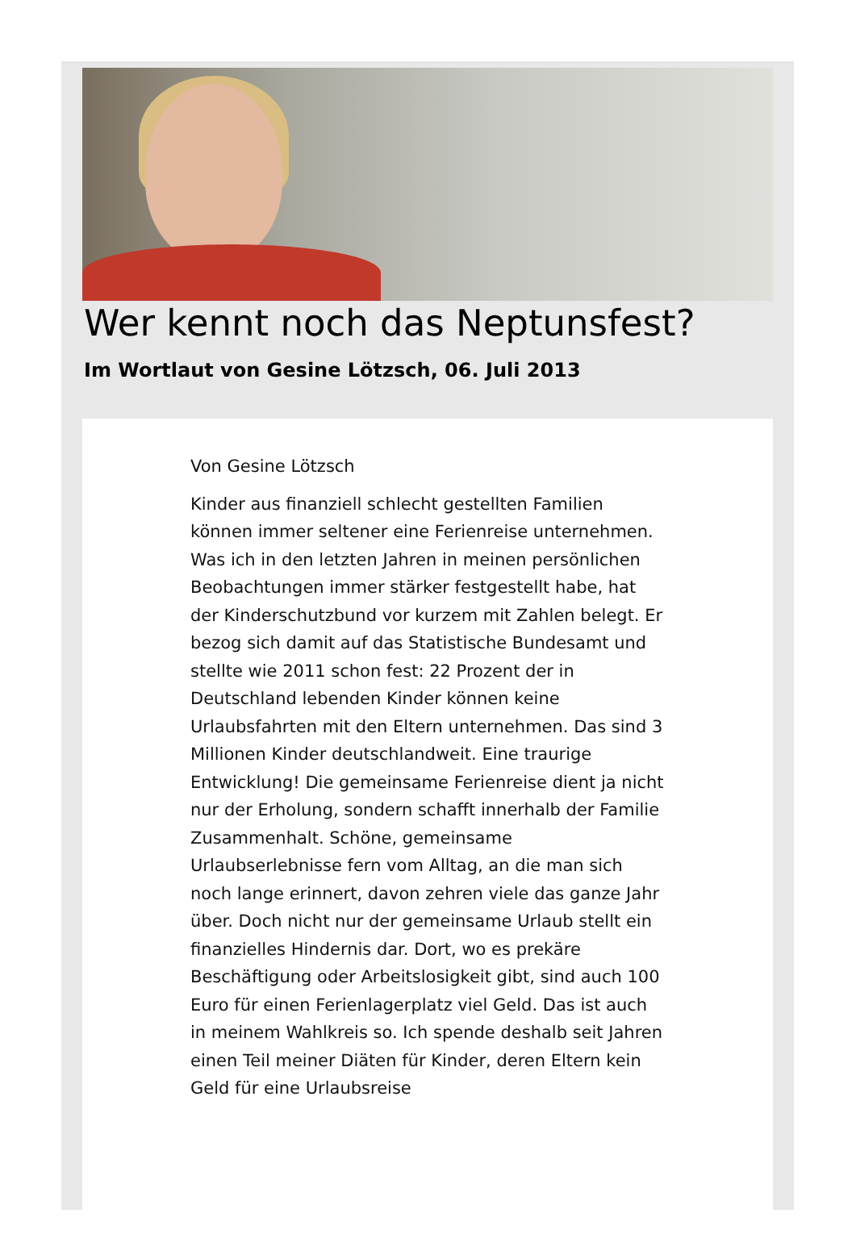Wer kennt noch das Neptunsfest?
Im Wortlaut von Gesine Lötzsch, 06. Juli 2013
Von Gesine Lötzsch
Kinder aus finanziell schlecht gestellten Familien können immer seltener eine Ferienreise unternehmen.
Was ich in den letzten Jahren in meinen persönlichen Beobachtungen immer stärker festgestellt habe, hat der Kinderschutzbund vor kurzem mit Zahlen belegt. Er bezog sich damit auf das Statistische Bundesamt und stellte wie 2011 schon fest: 22 Prozent der in Deutschland lebenden Kinder können keine Urlaubsfahrten mit den Eltern unternehmen. Das sind 3 Millionen Kinder deutschlandweit. Eine traurige Entwicklung! Die gemeinsame Ferienreise dient ja nicht nur der Erholung, sondern schafft innerhalb der Familie Zusammenhalt. Schöne, gemeinsame Urlaubserlebnisse fern vom Alltag, an die man sich noch lange erinnert, davon zehren viele das ganze Jahr über. Doch nicht nur der gemeinsame Urlaub stellt ein finanzielles Hindernis dar. Dort, wo es prekäre Beschäftigung oder Arbeitslosigkeit gibt, sind auch 100 Euro für einen Ferienlagerplatz viel Geld. Das ist auch in meinem Wahlkreis so. Ich spende deshalb seit Jahren einen Teil meiner Diäten für Kinder, deren Eltern kein Geld für eine Urlaubsreise